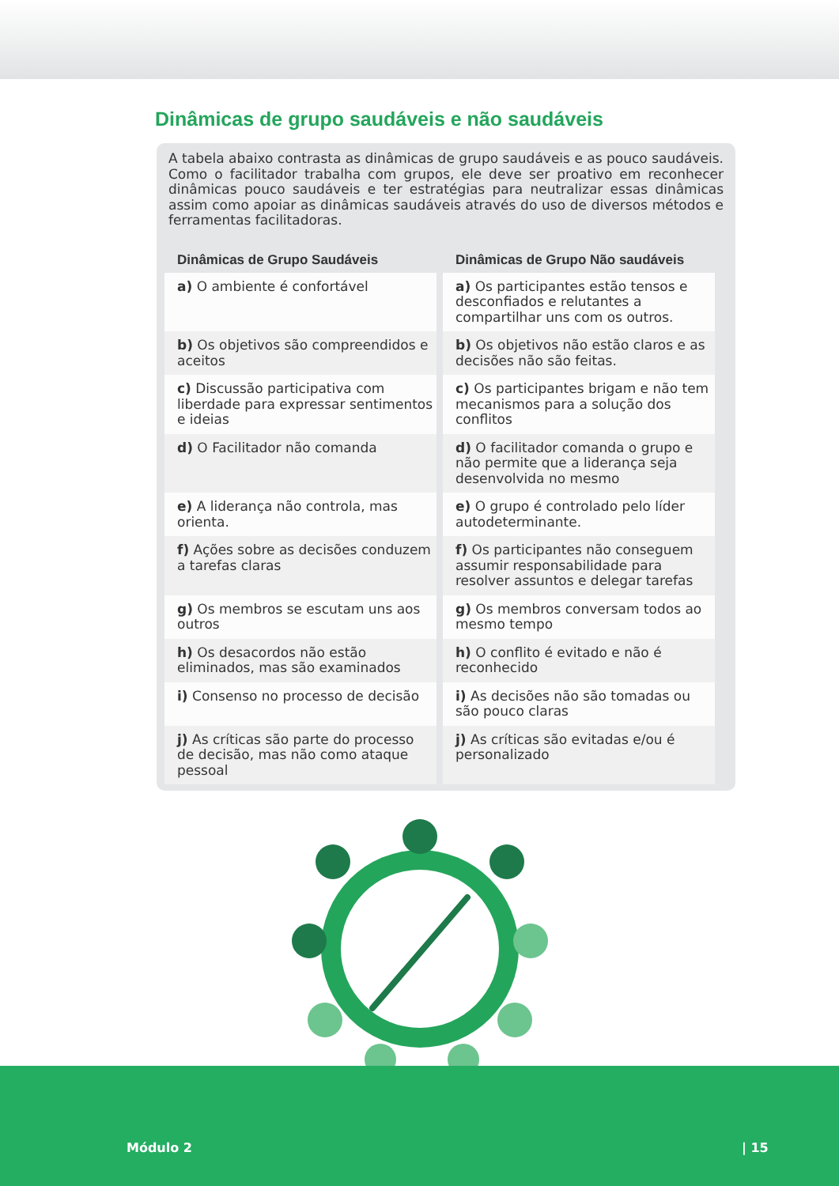Dinâmicas de grupo saudáveis e não saudáveis
A tabela abaixo contrasta as dinâmicas de grupo saudáveis e as pouco saudáveis. Como o facilitador trabalha com grupos, ele deve ser proativo em reconhecer dinâmicas pouco saudáveis e ter estratégias para neutralizar essas dinâmicas assim como apoiar as dinâmicas saudáveis através do uso de diversos métodos e ferramentas facilitadoras.
| Dinâmicas de Grupo Saudáveis | Dinâmicas de Grupo Não saudáveis |
| --- | --- |
| a) O ambiente é confortável | a) Os participantes estão tensos e desconfiados e relutantes a compartilhar uns com os outros. |
| b) Os objetivos são compreendidos e aceitos | b) Os objetivos não estão claros e as decisões não são feitas. |
| c) Discussão participativa com liberdade para expressar sentimentos e ideias | c) Os participantes brigam e não tem mecanismos para a solução dos conflitos |
| d) O Facilitador não comanda | d) O facilitador comanda o grupo e não permite que a liderança seja desenvolvida no mesmo |
| e) A liderança não controla, mas orienta. | e) O grupo é controlado pelo líder autodeterminante. |
| f) Ações sobre as decisões conduzem a tarefas claras | f) Os participantes não conseguem assumir responsabilidade para resolver assuntos e delegar tarefas |
| g) Os membros se escutam uns aos outros | g) Os membros conversam todos ao mesmo tempo |
| h) Os desacordos não estão eliminados, mas são examinados | h) O conflito é evitado e não é reconhecido |
| i) Consenso no processo de decisão | i) As decisões não são tomadas ou são pouco claras |
| j) As críticas são parte do processo de decisão, mas não como ataque pessoal | j) As críticas são evitadas e/ou é personalizado |
Módulo 2 | 15